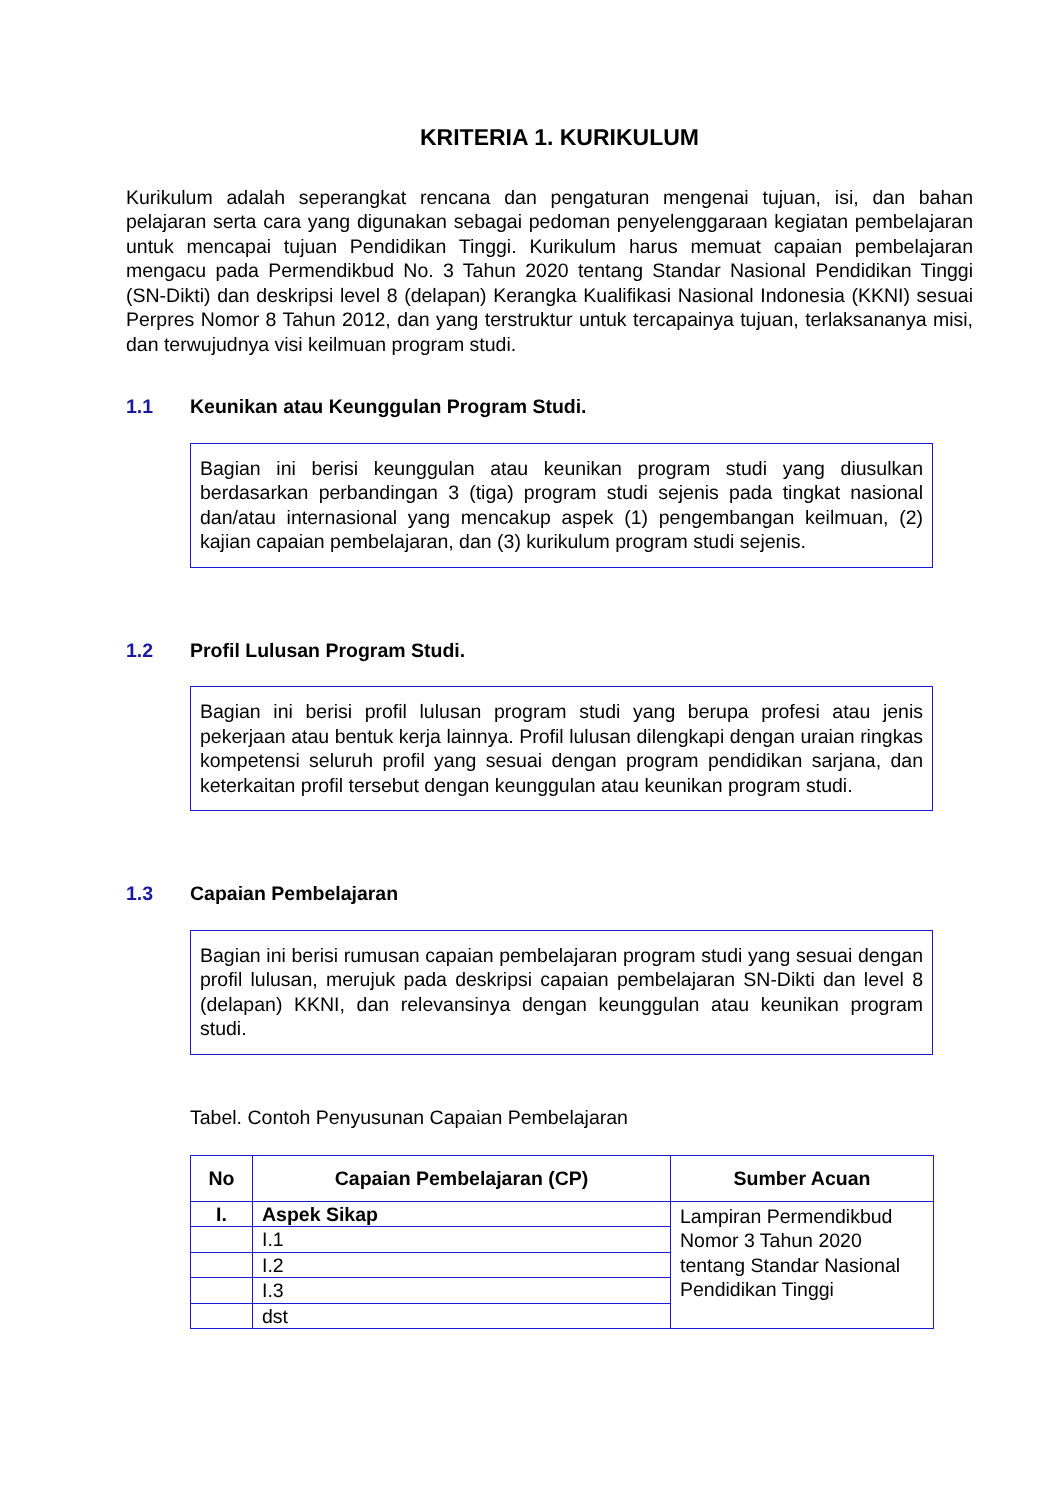KRITERIA 1. KURIKULUM
Kurikulum adalah seperangkat rencana dan pengaturan mengenai tujuan, isi, dan bahan pelajaran serta cara yang digunakan sebagai pedoman penyelenggaraan kegiatan pembelajaran untuk mencapai tujuan Pendidikan Tinggi. Kurikulum harus memuat capaian pembelajaran mengacu pada Permendikbud No. 3 Tahun 2020 tentang Standar Nasional Pendidikan Tinggi (SN-Dikti) dan deskripsi level 8 (delapan) Kerangka Kualifikasi Nasional Indonesia (KKNI) sesuai Perpres Nomor 8 Tahun 2012, dan yang terstruktur untuk tercapainya tujuan, terlaksananya misi, dan terwujudnya visi keilmuan program studi.
1.1 Keunikan atau Keunggulan Program Studi.
Bagian ini berisi keunggulan atau keunikan program studi yang diusulkan berdasarkan perbandingan 3 (tiga) program studi sejenis pada tingkat nasional dan/atau internasional yang mencakup aspek (1) pengembangan keilmuan, (2) kajian capaian pembelajaran, dan (3) kurikulum program studi sejenis.
1.2 Profil Lulusan Program Studi.
Bagian ini berisi profil lulusan program studi yang berupa profesi atau jenis pekerjaan atau bentuk kerja lainnya. Profil lulusan dilengkapi dengan uraian ringkas kompetensi seluruh profil yang sesuai dengan program pendidikan sarjana, dan keterkaitan profil tersebut dengan keunggulan atau keunikan program studi.
1.3 Capaian Pembelajaran
Bagian ini berisi rumusan capaian pembelajaran program studi yang sesuai dengan profil lulusan, merujuk pada deskripsi capaian pembelajaran SN-Dikti dan level 8 (delapan) KKNI, dan relevansinya dengan keunggulan atau keunikan program studi.
Tabel. Contoh Penyusunan Capaian Pembelajaran
| No | Capaian Pembelajaran (CP) | Sumber Acuan |
| --- | --- | --- |
| I. | Aspek Sikap | Lampiran Permendikbud Nomor 3 Tahun 2020 tentang Standar Nasional Pendidikan Tinggi |
| | I.1 | |
| | I.2 | |
| | I.3 | |
| | dst | |